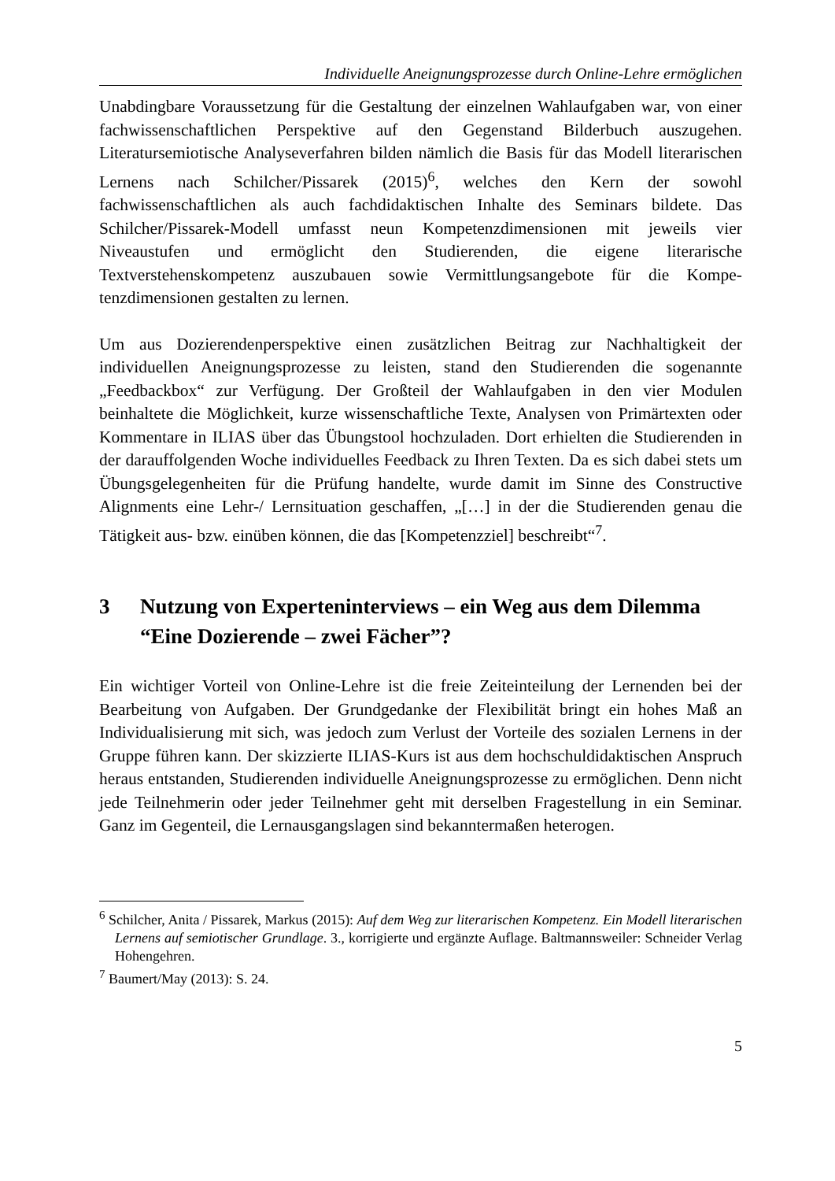Individuelle Aneignungsprozesse durch Online-Lehre ermöglichen
Unabdingbare Voraussetzung für die Gestaltung der einzelnen Wahlaufgaben war, von einer fachwissenschaftlichen Perspektive auf den Gegenstand Bilderbuch aus­zugehen. Literatursemiotische Analyseverfahren bilden nämlich die Basis für das Modell literarischen Lernens nach Schilcher/Pissarek (2015)<sup>6</sup>, welches den Kern der sowohl fachwissenschaftlichen als auch fachdidaktischen Inhalte des Seminars bildete. Das Schilcher/Pissarek-Modell umfasst neun Kompetenzdimensionen mit jeweils vier Niveaustufen und ermöglicht den Studierenden, die eigene literarische Textverstehenskompetenz auszubauen sowie Vermittlungsangebote für die Kompe­tenzdimensionen gestalten zu lernen.
Um aus Dozierendenperspektive einen zusätzlichen Beitrag zur Nachhaltigkeit der individuellen Aneignungsprozesse zu leisten, stand den Studierenden die sogenann­te „Feedbackbox“ zur Verfügung. Der Großteil der Wahlaufgaben in den vier Mo­dulen beinhaltete die Möglichkeit, kurze wissenschaftliche Texte, Analysen von Primärtexten oder Kommentare in ILIAS über das Übungstool hochzuladen. Dort erhielten die Studierenden in der darauffolgenden Woche individuelles Feedback zu Ihren Texten. Da es sich dabei stets um Übungsgelegenheiten für die Prüfung handelte, wurde damit im Sinne des Constructive Alignments eine Lehr-/ Lernsi­tuation geschaffen, „[…] in der die Studierenden genau die Tätigkeit aus- bzw. ein­üben können, die das [Kompetenzziel] beschreibt“<sup>7</sup>.
3 Nutzung von Experteninterviews – ein Weg aus dem Di­lemma “Eine Dozierende – zwei Fächer”?
Ein wichtiger Vorteil von Online-Lehre ist die freie Zeiteinteilung der Lernenden bei der Bearbeitung von Aufgaben. Der Grundgedanke der Flexibilität bringt ein hohes Maß an Individualisierung mit sich, was jedoch zum Verlust der Vorteile des sozialen Lernens in der Gruppe führen kann. Der skizzierte ILIAS-Kurs ist aus dem hochschuldidaktischen Anspruch heraus entstanden, Studierenden individuelle An­eignungsprozesse zu ermöglichen. Denn nicht jede Teilnehmerin oder jeder Teil­nehmer geht mit derselben Fragestellung in ein Seminar. Ganz im Gegenteil, die Lernausgangslagen sind bekanntermaßen heterogen.
<sup>6</sup> Schilcher, Anita / Pissarek, Markus (2015): Auf dem Weg zur literarischen Kompetenz. Ein Modell literarischen Lernens auf semiotischer Grundlage. 3., korrigierte und ergänzte Auf­lage. Baltmannsweiler: Schneider Verlag Hohengehren.
<sup>7</sup> Baumert/May (2013): S. 24.
5